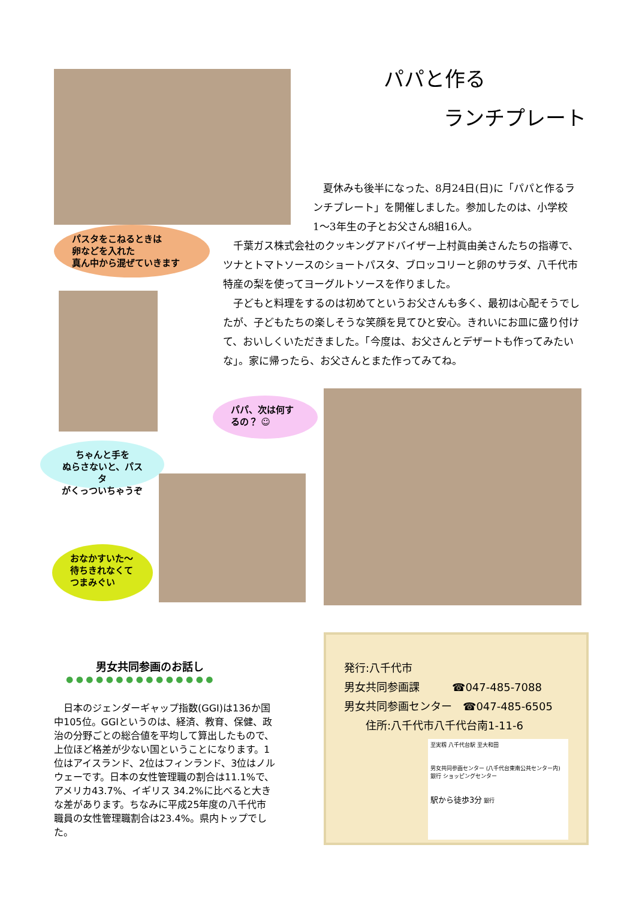パパと作る
ランチプレート
夏休みも後半になった、8月24日(日)に「パパと作るランチプレート」を開催しました。参加したのは、小学校1〜3年生の子とお父さん8組16人。
千葉ガス株式会社のクッキングアドバイザー上村眞由美さんたちの指導で、ツナとトマトソースのショートパスタ、ブロッコリーと卵のサラダ、八千代市特産の梨を使ってヨーグルトソースを作りました。
子どもと料理をするのは初めてというお父さんも多く、最初は心配そうでしたが、子どもたちの楽しそうな笑顔を見てひと安心。きれいにお皿に盛り付けて、おいしくいただきました。「今度は、お父さんとデザートも作ってみたいな」。家に帰ったら、お父さんとまた作ってみてね。
パスタをこねるときは
卵などを入れた
真ん中から混ぜていきます
パパ、次は何するの？ ☺
ちゃんと手を
ぬらさないと、パスタ
がくっついちゃうぞ
おなかすいた〜
待ちきれなくて
つまみぐい
男女共同参画のお話し
● ● ● ● ● ● ● ● ● ● ● ● ● ● ●
　日本のジェンダーギャップ指数(GGI)は136か国中105位。GGIというのは、経済、教育、保健、政治の分野ごとの総合値を平均して算出したもので、上位ほど格差が少ない国ということになります。1位はアイスランド、2位はフィンランド、3位はノルウェーです。日本の女性管理職の割合は11.1%で、アメリカ43.7%、イギリス 34.2%に比べると大きな差があります。ちなみに平成25年度の八千代市職員の女性管理職割合は23.4%。県内トップでした。
発行:八千代市
男女共同参画課　　　☎047-485-7088
男女共同参画センター　☎047-485-6505
住所:八千代市八千代台南1-11-6
至実籾 八千代台駅 至大和田
男女共同参画センター (八千代台東南公共センター内) 銀行 ショッピングセンター
駅から徒歩3分 銀行